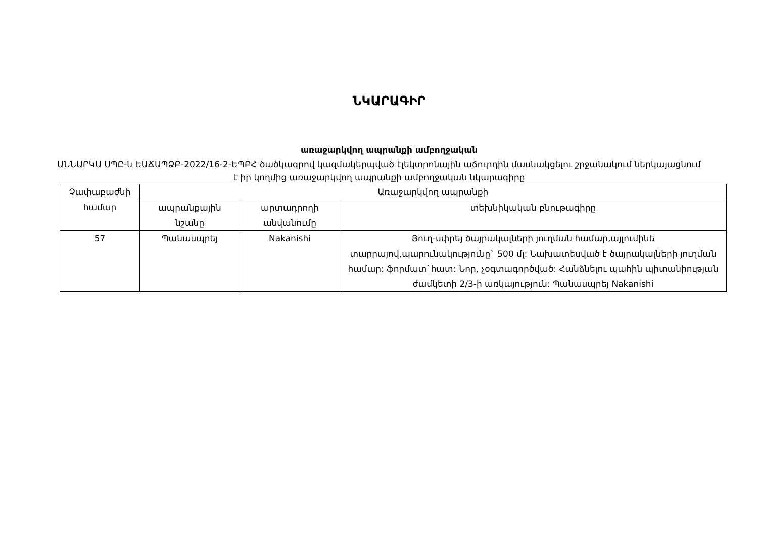ՆԿԱՐԱԳԻՐ
առաջարկվող ապրանքի ամբողջական
ԱՆՆԱՐԿԱ ՍՊԸ-ն ԵԱՃԱՊՁԲ-2022/16-2-ԵՊԲՀ ծածկագրով կազմակերպված էլեկտրոնային աճուրդին մասնակցելու շրջանակում ներկայացնում է իր կողմից առաջարկվող ապրանքի ամբողջական նկարագիրը
| Չափաբաժնի համար | Առաջարկվող ապրանքի | | |
| --- | --- | --- | --- |
| | ապրանքային նշանը | արտադրողի անվանումը | տեխնիկական բնութագիրը |
| 57 | Պանասպրեյ | Nakanishi | Յուղ-սփրեյ ծայրակալների յուղման համար,այլումինե տարրայով,պարունակությունը` 500 մլ: Նախատեսված է ծայրակալների յուղման համար: ֆորմատ`հատ: Նոր, չօգտագործված: Հանձնելու պահին պիտանիության ժամկետի 2/3-ի առկայություն: Պանասպրեյ Nakanishi |